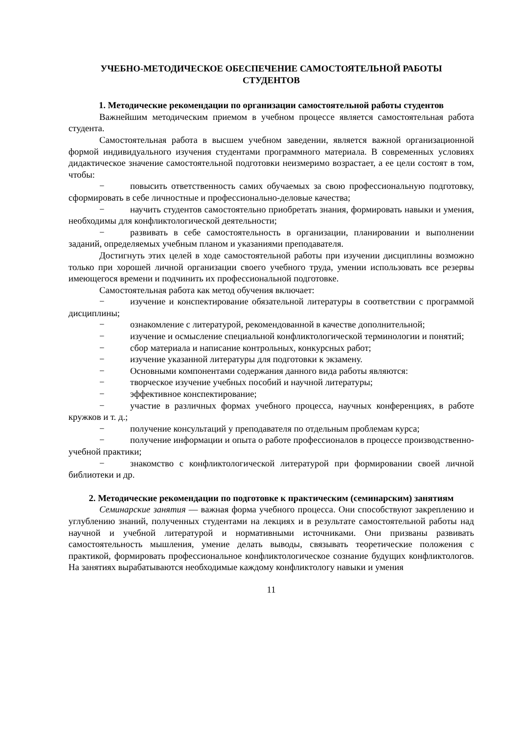УЧЕБНО-МЕТОДИЧЕСКОЕ ОБЕСПЕЧЕНИЕ САМОСТОЯТЕЛЬНОЙ РАБОТЫ
СТУДЕНТОВ
1. Методические рекомендации по организации самостоятельной работы студентов
Важнейшим методическим приемом в учебном процессе является самостоятельная работа студента.
Самостоятельная работа в высшем учебном заведении, является важной организационной формой индивидуального изучения студентами программного материала. В современных условиях дидактическое значение самостоятельной подготовки неизмеримо возрастает, а ее цели состоят в том, чтобы:
− повысить ответственность самих обучаемых за свою профессиональную подготовку, сформировать в себе личностные и профессионально-деловые качества;
− научить студентов самостоятельно приобретать знания, формировать навыки и умения, необходимы для конфликтологической деятельности;
− развивать в себе самостоятельность в организации, планировании и выполнении заданий, определяемых учебным планом и указаниями преподавателя.
Достигнуть этих целей в ходе самостоятельной работы при изучении дисциплины возможно только при хорошей личной организации своего учебного труда, умении использовать все резервы имеющегося времени и подчинить их профессиональной подготовке.
Самостоятельная работа как метод обучения включает:
− изучение и конспектирование обязательной литературы в соответствии с программой дисциплины;
− ознакомление с литературой, рекомендованной в качестве дополнительной;
− изучение и осмысление специальной конфликтологической терминологии и понятий;
− сбор материала и написание контрольных, конкурсных работ;
− изучение указанной литературы для подготовки к экзамену.
− Основными компонентами содержания данного вида работы являются:
− творческое изучение учебных пособий и научной литературы;
− эффективное конспектирование;
− участие в различных формах учебного процесса, научных конференциях, в работе кружков и т. д.;
− получение консультаций у преподавателя по отдельным проблемам курса;
− получение информации и опыта о работе профессионалов в процессе производственно-учебной практики;
− знакомство с конфликтологической литературой при формировании своей личной библиотеки и др.
2. Методические рекомендации по подготовке к практическим (семинарским) занятиям
Семинарские занятия — важная форма учебного процесса. Они способствуют закреплению и углублению знаний, полученных студентами на лекциях и в результате самостоятельной работы над научной и учебной литературой и нормативными источниками. Они призваны развивать самостоятельность мышления, умение делать выводы, связывать теоретические положения с практикой, формировать профессиональное конфликтологическое сознание будущих конфликтологов. На занятиях вырабатываются необходимые каждому конфликтологу навыки и умения
11